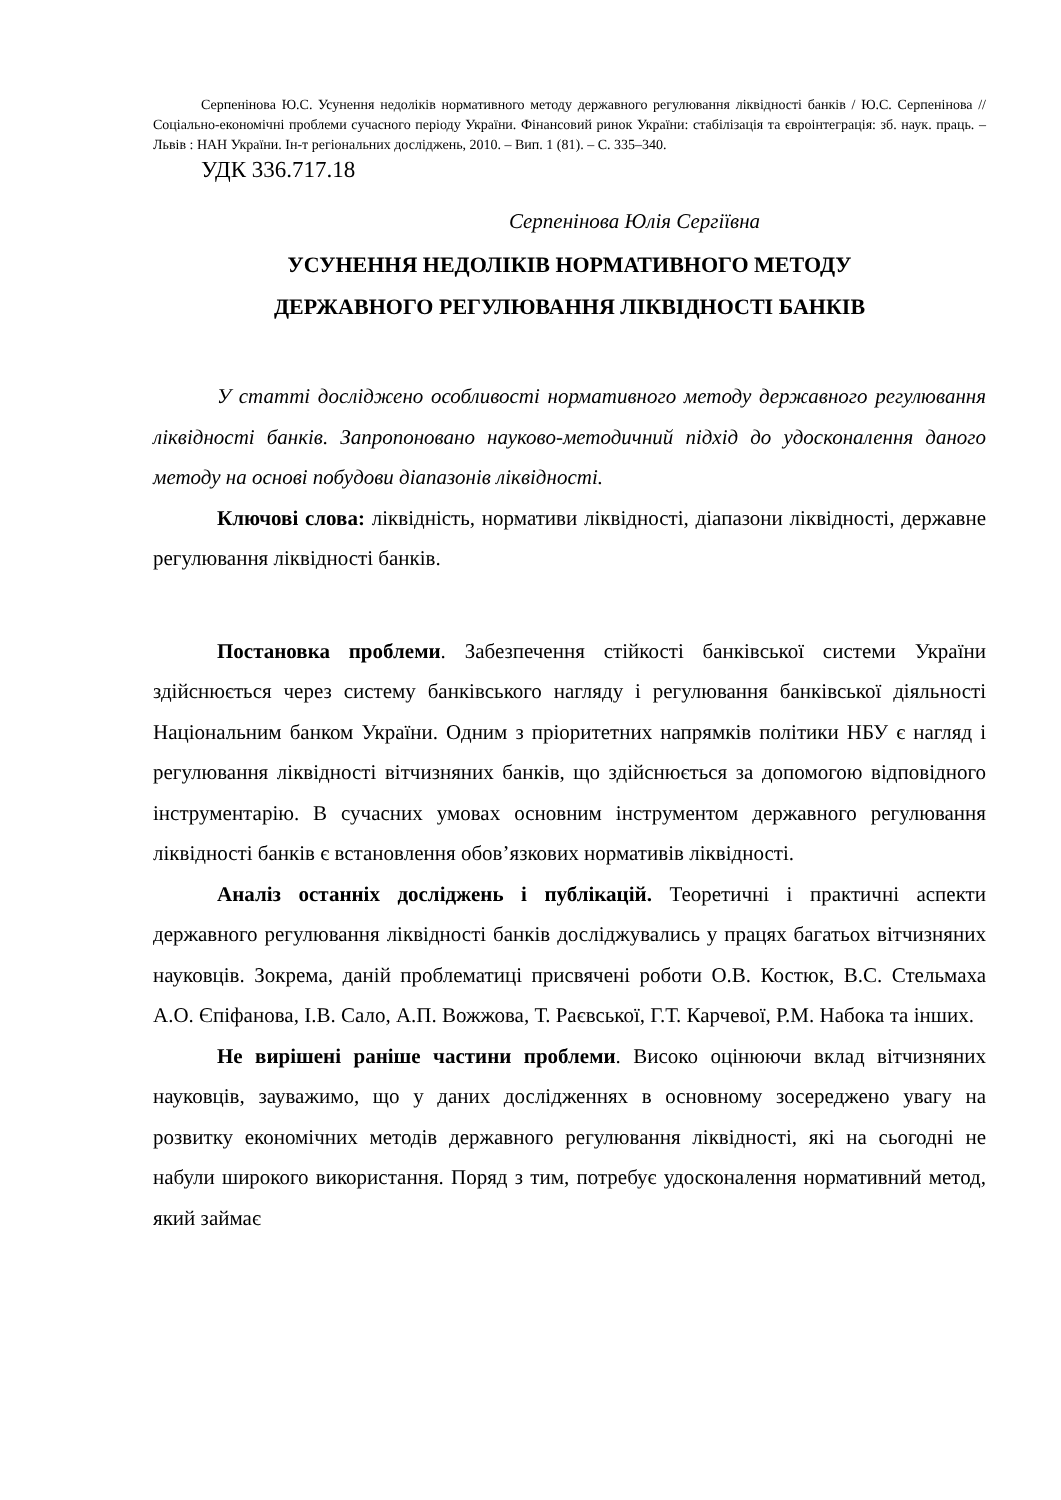Серпенінова Ю.С. Усунення недоліків нормативного методу державного регулювання ліквідності банків / Ю.С. Серпенінова // Соціально-економічні проблеми сучасного періоду України. Фінансовий ринок України: стабілізація та євроінтеграція: зб. наук. праць. – Львів : НАН України. Ін-т регіональних досліджень, 2010. – Вип. 1 (81). – С. 335–340.
УДК 336.717.18
Серпенінова Юлія Сергіївна
УСУНЕННЯ НЕДОЛІКІВ НОРМАТИВНОГО МЕТОДУ
ДЕРЖАВНОГО РЕГУЛЮВАННЯ ЛІКВІДНОСТІ БАНКІВ
У статті досліджено особливості нормативного методу державного регулювання ліквідності банків. Запропоновано науково-методичний підхід до удосконалення даного методу на основі побудови діапазонів ліквідності.
Ключові слова: ліквідність, нормативи ліквідності, діапазони ліквідності, державне регулювання ліквідності банків.
Постановка проблеми. Забезпечення стійкості банківської системи України здійснюється через систему банківського нагляду і регулювання банківської діяльності Національним банком України. Одним з пріоритетних напрямків політики НБУ є нагляд і регулювання ліквідності вітчизняних банків, що здійснюється за допомогою відповідного інструментарію. В сучасних умовах основним інструментом державного регулювання ліквідності банків є встановлення обов’язкових нормативів ліквідності.
Аналіз останніх досліджень і публікацій. Теоретичні і практичні аспекти державного регулювання ліквідності банків досліджувались у працях багатьох вітчизняних науковців. Зокрема, даній проблематиці присвячені роботи О.В. Костюк, В.С. Стельмаха А.О. Єпіфанова, І.В. Сало, А.П. Вожжова, Т. Раєвської, Г.Т. Карчевої, Р.М. Набока та інших.
Не вирішені раніше частини проблеми. Високо оцінюючи вклад вітчизняних науковців, зауважимо, що у даних дослідженнях в основному зосереджено увагу на розвитку економічних методів державного регулювання ліквідності, які на сьогодні не набули широкого використання. Поряд з тим, потребує удосконалення нормативний метод, який займає